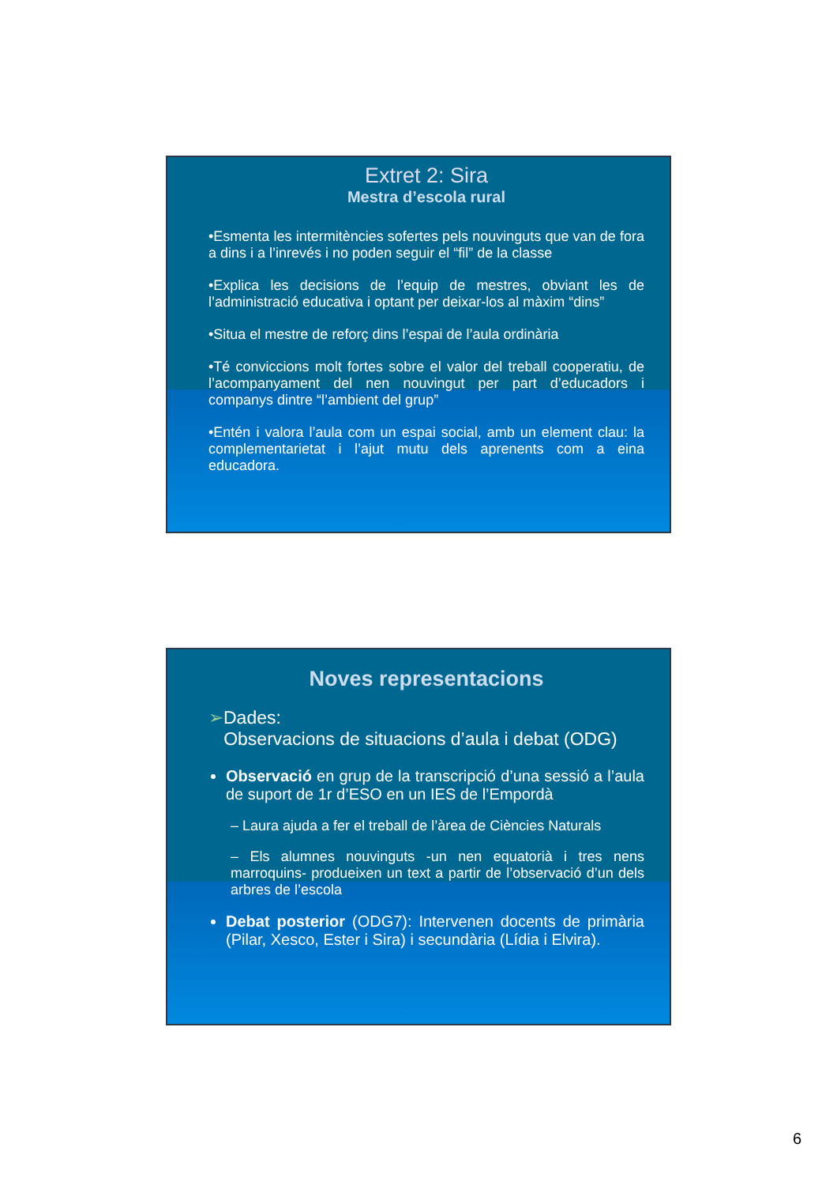Extret 2: Sira
Mestra d’escola rural
•Esmenta les intermitències sofertes pels nouvinguts que van de fora a dins i a l’inrevés i no poden seguir el “fil” de la classe
•Explica les decisions de l’equip de mestres, obviant les de l’administració educativa i optant per deixar-los al màxim “dins”
•Situa el mestre de reforç dins l’espai de l’aula ordinària
•Té conviccions molt fortes sobre el valor del treball cooperatiu, de l’acompanyament del nen nouvingut per part d’educadors i companys dintre “l’ambient del grup”
•Entén i valora l’aula com un espai social, amb un element clau: la complementarietat i l’ajut mutu dels aprenents com a eina educadora.
Noves representacions
➢Dades:
Observacions de situacions d’aula i debat (ODG)
Observació en grup de la transcripció d’una sessió a l’aula de suport de 1r d’ESO en un IES de l’Empordà
– Laura ajuda a fer el treball de l’àrea de Ciències Naturals
– Els alumnes nouvinguts -un nen equatorià i tres nens marroquins- produeixen un text a partir de l’observació d’un dels arbres de l’escola
Debat posterior (ODG7): Intervenen docents de primària (Pilar, Xesco, Ester i Sira) i secundària (Lídia i Elvira).
6